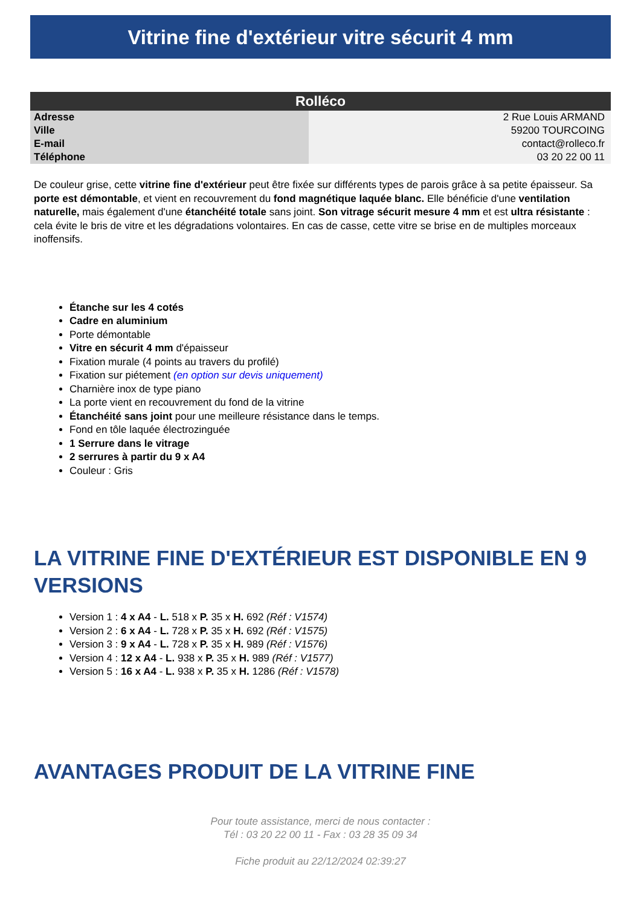Vitrine fine d'extérieur vitre sécurit 4 mm
| Rolléco | |
| --- | --- |
| Adresse | 2 Rue Louis ARMAND |
| Ville | 59200 TOURCOING |
| E-mail | contact@rolleco.fr |
| Téléphone | 03 20 22 00 11 |
De couleur grise, cette vitrine fine d'extérieur peut être fixée sur différents types de parois grâce à sa petite épaisseur. Sa porte est démontable, et vient en recouvrement du fond magnétique laquée blanc. Elle bénéficie d'une ventilation naturelle, mais également d'une étanchéité totale sans joint. Son vitrage sécurit mesure 4 mm et est ultra résistante : cela évite le bris de vitre et les dégradations volontaires. En cas de casse, cette vitre se brise en de multiples morceaux inoffensifs.
Étanche sur les 4 cotés
Cadre en aluminium
Porte démontable
Vitre en sécurit 4 mm d'épaisseur
Fixation murale (4 points au travers du profilé)
Fixation sur piétement (en option sur devis uniquement)
Charnière inox de type piano
La porte vient en recouvrement du fond de la vitrine
Étanchéité sans joint pour une meilleure résistance dans le temps.
Fond en tôle laquée électrozinguée
1 Serrure dans le vitrage
2 serrures à partir du 9 x A4
Couleur : Gris
LA VITRINE FINE D'EXTÉRIEUR EST DISPONIBLE EN 9 VERSIONS
Version 1 : 4 x A4 - L. 518 x P. 35 x H. 692 (Réf : V1574)
Version 2 : 6 x A4 - L. 728 x P. 35 x H. 692 (Réf : V1575)
Version 3 : 9 x A4 - L. 728 x P. 35 x H. 989 (Réf : V1576)
Version 4 : 12 x A4 - L. 938 x P. 35 x H. 989 (Réf : V1577)
Version 5 : 16 x A4 - L. 938 x P. 35 x H. 1286 (Réf : V1578)
AVANTAGES PRODUIT DE LA VITRINE FINE
Pour toute assistance, merci de nous contacter :
Tél : 03 20 22 00 11 - Fax : 03 28 35 09 34
Fiche produit au 22/12/2024 02:39:27